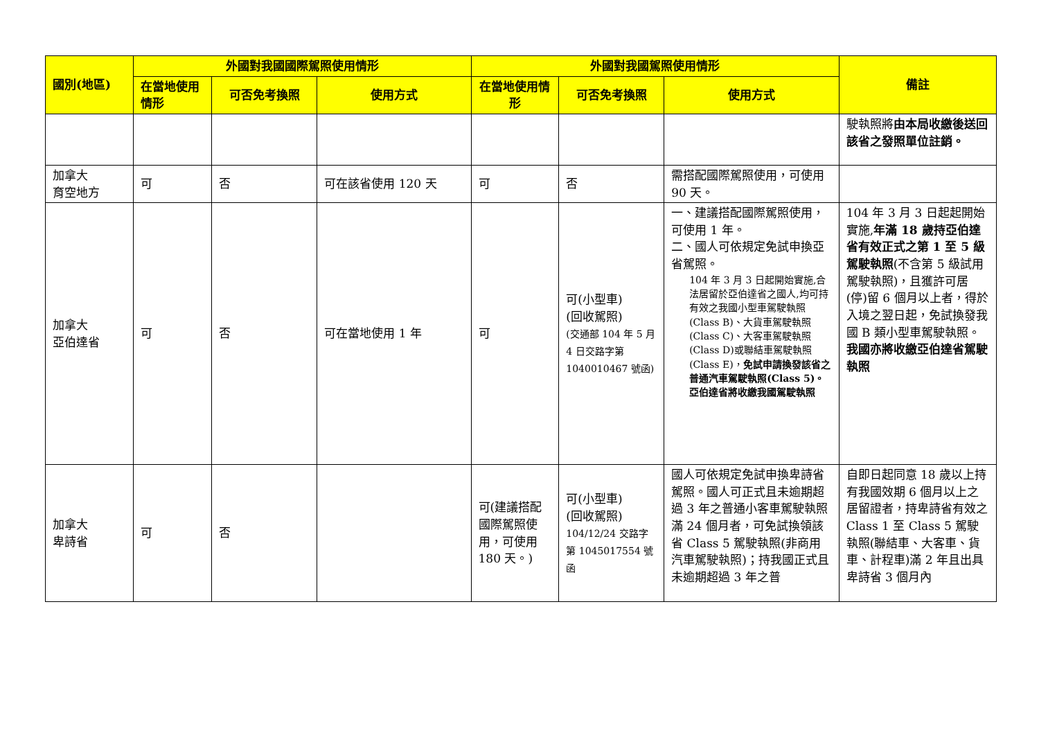| 國別(地區) | 外國對我國國際駕照使用情形 | | | 外國對我國駕照使用情形 | | | 備註 |
| --- | --- | --- | --- | --- | --- | --- | --- |
| | 在當地使用情形 | 可否免考換照 | 使用方式 | 在當地使用情形 | 可否免考換照 | 使用方式 | |
| | | | | | | | 駛執照將 由本局收繳後送回該省之發照單位註銷。 |
| 加拿大 育空地方 | 可 | 否 | 可在該省使用 120 天 | 可 | 否 | 需搭配國際駕照使用，可使用 90 天。 | |
| 加拿大 亞伯達省 | 可 | 否 | 可在當地使用 1 年 | 可 | 可(小型車) (回收駕照) (交通部 104 年 5 月 4 日交路字第 1040010467 號函) | 一、建議搭配國際駕照使用，可使用 1 年。 二、國人可依規定免試申換亞省駕照。 104 年 3 月 3 日起開始實施,合法居留於亞伯達省之國人,均可持有效之我國小型車駕駛執照(Class B)、大貨車駕駛執照(Class C)、大客車駕駛執照(Class D)或聯結車駕駛執照(Class E)， 免試申請換發該省之普通汽車駕駛執照(Class 5)。亞伯達省將收繳我國駕駛執照 | 104 年 3 月 3 日起起開始實施, 年滿 18 歲持亞伯達省有效正式之第 1 至 5 級駕駛執照 (不含第 5 級試用駕駛執照)，且獲許可居(停)留 6 個月以上者，得於入境之翌日起，免試換發我國 B 類小型車駕駛執照。 我國亦將收繳亞伯達省駕駛執照 |
| 加拿大 卑詩省 | 可 | 否 | | 可(建議搭配國際駕照使用，可使用 180 天。) | 可(小型車) (回收駕照) 104/12/24 交路字第 1045017554 號函 | 國人可依規定免試申換卑詩省駕照。國人可正式且未逾期超過 3 年之普通小客車駕駛執照滿 24 個月者，可免試換領該省 Class 5 駕駛執照(非商用汽車駕駛執照)；持我國正式且未逾期超過 3 年之普 | 自即日起同意 18 歲以上持有我國效期 6 個月以上之居留證者，持卑詩省有效之 Class 1 至 Class 5 駕駛執照(聯結車、大客車、貨車、計程車)滿 2 年且出具卑詩省 3 個月內 |